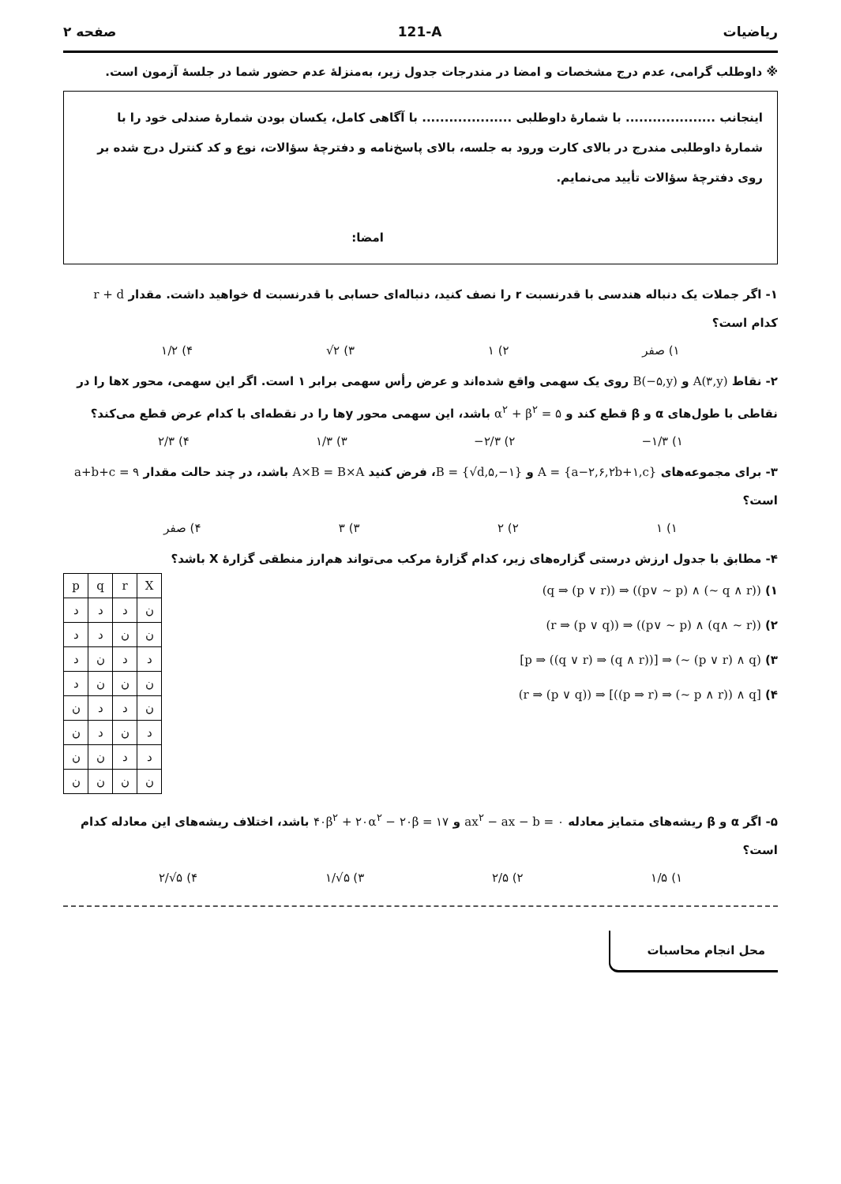ریاضیات 121-A صفحه ۲
※ داوطلب گرامی، عدم درج مشخصات و امضا در مندرجات جدول زیر، به‌منزلهٔ عدم حضور شما در جلسهٔ آزمون است.
اینجانب .................... با شمارهٔ داوطلبی .................... با آگاهی کامل، یکسان بودن شمارهٔ صندلی خود را با شمارهٔ داوطلبی مندرج در بالای کارت ورود به جلسه، بالای پاسخ‌نامه و دفترچهٔ سؤالات، نوع و کد کنترل درج شده بر روی دفترچهٔ سؤالات تأیید می‌نمایم.
امضا:
۱- اگر جملات یک دنباله هندسی با قدرنسبت r را نصف کنید، دنباله‌ای حسابی با قدرنسبت d خواهید داشت. مقدار r + d کدام است؟
۱) صفر ۲) ۱ ۳) √۲ ۴) ۱/۲
۲- نقاط A(۳,y) و B(−۵,y) روی یک سهمی واقع شده‌اند و عرض رأس سهمی برابر ۱ است. اگر این سهمی، محور xها را در نقاطی با طول‌های α و β قطع کند و α<sup>۲</sup> + β<sup>۲</sup> = ۵ باشد، این سهمی محور yها را در نقطه‌ای با کدام عرض قطع می‌کند؟
۱) −۱/۳ ۲) −۲/۳ ۳) ۱/۳ ۴) ۲/۳
۳- برای مجموعه‌های A = {a−۲,۶,۲b+۱,c} و B = {√d,۵,−۱}، فرض کنید A×B = B×A باشد، در چند حالت مقدار a+b+c = ۹ است؟
۱) ۱ ۲) ۲ ۳) ۳ ۴) صفر
۴- مطابق با جدول ارزش درستی گزاره‌های زیر، کدام گزارهٔ مرکب می‌تواند هم‌ارز منطقی گزارهٔ X باشد؟
۱) (q ⇒ (p ∨ r)) ⇒ ((p∨ ~ p) ∧ (~ q ∧ r))
۲) (r ⇒ (p ∨ q)) ⇒ ((p∨ ~ p) ∧ (q∧ ~ r))
۳) [p ⇒ ((q ∨ r) ⇒ (q ∧ r))] ⇒ (~ (p ∨ r) ∧ q)
۴) (r ⇒ (p ∨ q)) ⇒ [((p ⇒ r) ⇒ (~ p ∧ r)) ∧ q]
| p | q | r | X |
| --- | --- | --- | --- |
| د | د | د | ن |
| د | د | ن | ن |
| د | ن | د | د |
| د | ن | ن | ن |
| ن | د | د | ن |
| ن | د | ن | د |
| ن | ن | د | د |
| ن | ن | ن | ن |
۵- اگر α و β ریشه‌های متمایز معادله ax<sup>۲</sup> − ax − b = ۰ و ۴۰β<sup>۲</sup> + ۲۰α<sup>۲</sup> − ۲۰β = ۱۷ باشد، اختلاف ریشه‌های این معادله کدام است؟
۱) ۱/۵ ۲) ۲/۵ ۳) ۱/√۵ ۴) ۲/√۵
محل انجام محاسبات